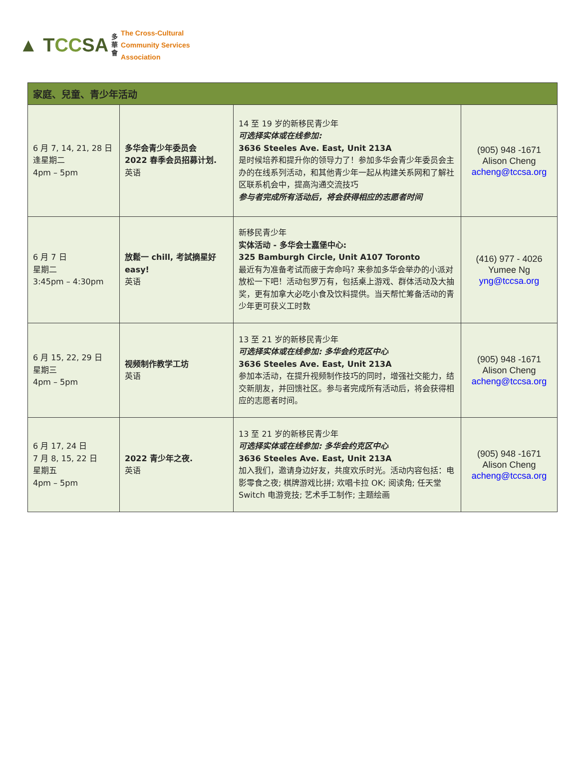▲ TCCSA
多
華
會
The Cross-Cultural
Community Services
Association
| 家庭、兒童、青少年活动 | | | |
| --- | --- | --- | --- |
| 6 月 7, 14, 21, 28 日 逢星期二 4pm – 5pm | 多华会青少年委员会 2022 春季会员招募计划. 英语 | 14 至 19 岁的新移民青少年 可选择实体或在线参加: 3636 Steeles Ave. East, Unit 213A 是时候培养和提升你的领导力了！参加多华会青少年委员会主办的在线系列活动，和其他青少年一起从构建关系网和了解社区联系机会中，提高沟通交流技巧 参与者完成所有活动后，将会获得相应的志愿者时间 | (905) 948 -1671 Alison Cheng acheng@tccsa.org |
| 6 月 7 日 星期二 3:45pm – 4:30pm | 放鬆一 chill, 考試摘星好 easy! 英语 | 新移民青少年 实体活动 - 多华会士嘉堡中心: 325 Bamburgh Circle, Unit A107 Toronto 最近有为准备考试而疲于奔命吗? 来参加多华会举办的小派对放松一下吧！活动包罗万有，包括桌上游戏、群体活动及大抽奖，更有加拿大必吃小食及饮料提供。当天帮忙筹备活动的青少年更可获义工时数 | (416) 977 - 4026 Yumee Ng yng@tccsa.org |
| 6 月 15, 22, 29 日 星期三 4pm – 5pm | 视频制作教学工坊 英语 | 13 至 21 岁的新移民青少年 可选择实体或在线参加: 多华会约克区中心 3636 Steeles Ave. East, Unit 213A 参加本活动，在提升视频制作技巧的同时，增强社交能力，结交新朋友，并回馈社区。参与者完成所有活动后，将会获得相应的志愿者时间。 | (905) 948 -1671 Alison Cheng acheng@tccsa.org |
| 6 月 17, 24 日 7 月 8, 15, 22 日 星期五 4pm – 5pm | 2022 青少年之夜. 英语 | 13 至 21 岁的新移民青少年 可选择实体或在线参加: 多华会约克区中心 3636 Steeles Ave. East, Unit 213A 加入我们，邀请身边好友，共度欢乐时光。活动内容包括：电影零食之夜; 棋牌游戏比拼; 欢唱卡拉 OK; 阅读角; 任天堂 Switch 电游竞技; 艺术手工制作; 主题绘画 | (905) 948 -1671 Alison Cheng acheng@tccsa.org |